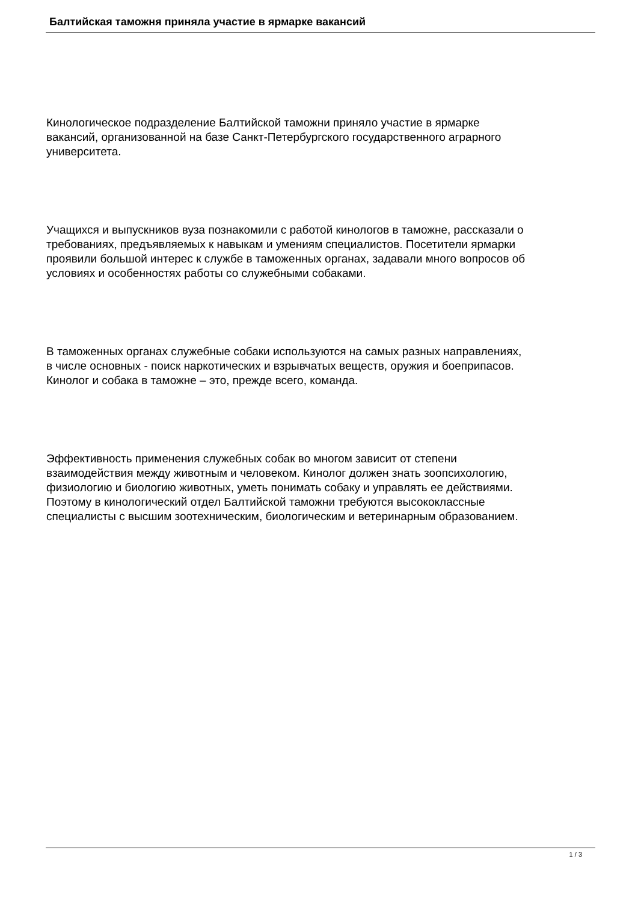Балтийская таможня приняла участие в ярмарке вакансий
Кинологическое подразделение Балтийской таможни приняло участие в ярмарке
вакансий, организованной на базе Санкт-Петербургского государственного аграрного
университета.
Учащихся и выпускников вуза познакомили с работой кинологов в таможне, рассказали о
требованиях, предъявляемых к навыкам и умениям специалистов. Посетители ярмарки
проявили большой интерес к службе в таможенных органах, задавали много вопросов об
условиях и особенностях работы со служебными собаками.
В таможенных органах служебные собаки используются на самых разных направлениях,
в числе основных - поиск наркотических и взрывчатых веществ, оружия и боеприпасов.
Кинолог и собака в таможне – это, прежде всего, команда.
Эффективность применения служебных собак во многом зависит от степени
взаимодействия между животным и человеком. Кинолог должен знать зоопсихологию,
физиологию и биологию животных, уметь понимать собаку и управлять ее действиями.
Поэтому в кинологический отдел Балтийской таможни требуются высококлассные
специалисты с высшим зоотехническим, биологическим и ветеринарным образованием.
1 / 3